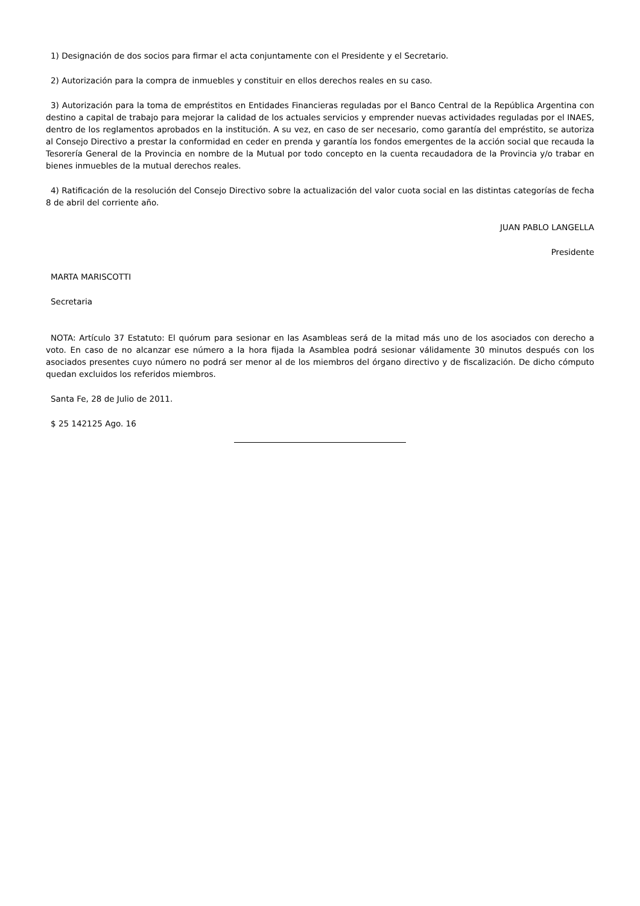1) Designación de dos socios para firmar el acta conjuntamente con el Presidente y el Secretario.
2) Autorización para la compra de inmuebles y constituir en ellos derechos reales en su caso.
3) Autorización para la toma de empréstitos en Entidades Financieras reguladas por el Banco Central de la República Argentina con destino a capital de trabajo para mejorar la calidad de los actuales servicios y emprender nuevas actividades reguladas por el INAES, dentro de los reglamentos aprobados en la institución. A su vez, en caso de ser necesario, como garantía del empréstito, se autoriza al Consejo Directivo a prestar la conformidad en ceder en prenda y garantía los fondos emergentes de la acción social que recauda la Tesorería General de la Provincia en nombre de la Mutual por todo concepto en la cuenta recaudadora de la Provincia y/o trabar en bienes inmuebles de la mutual derechos reales.
4) Ratificación de la resolución del Consejo Directivo sobre la actualización del valor cuota social en las distintas categorías de fecha 8 de abril del corriente año.
JUAN PABLO LANGELLA
Presidente
MARTA MARISCOTTI
Secretaria
NOTA: Artículo 37 Estatuto: El quórum para sesionar en las Asambleas será de la mitad más uno de los asociados con derecho a voto. En caso de no alcanzar ese número a la hora fijada la Asamblea podrá sesionar válidamente 30 minutos después con los asociados presentes cuyo número no podrá ser menor al de los miembros del órgano directivo y de fiscalización. De dicho cómputo quedan excluidos los referidos miembros.
Santa Fe, 28 de Julio de 2011.
$ 25 142125 Ago. 16